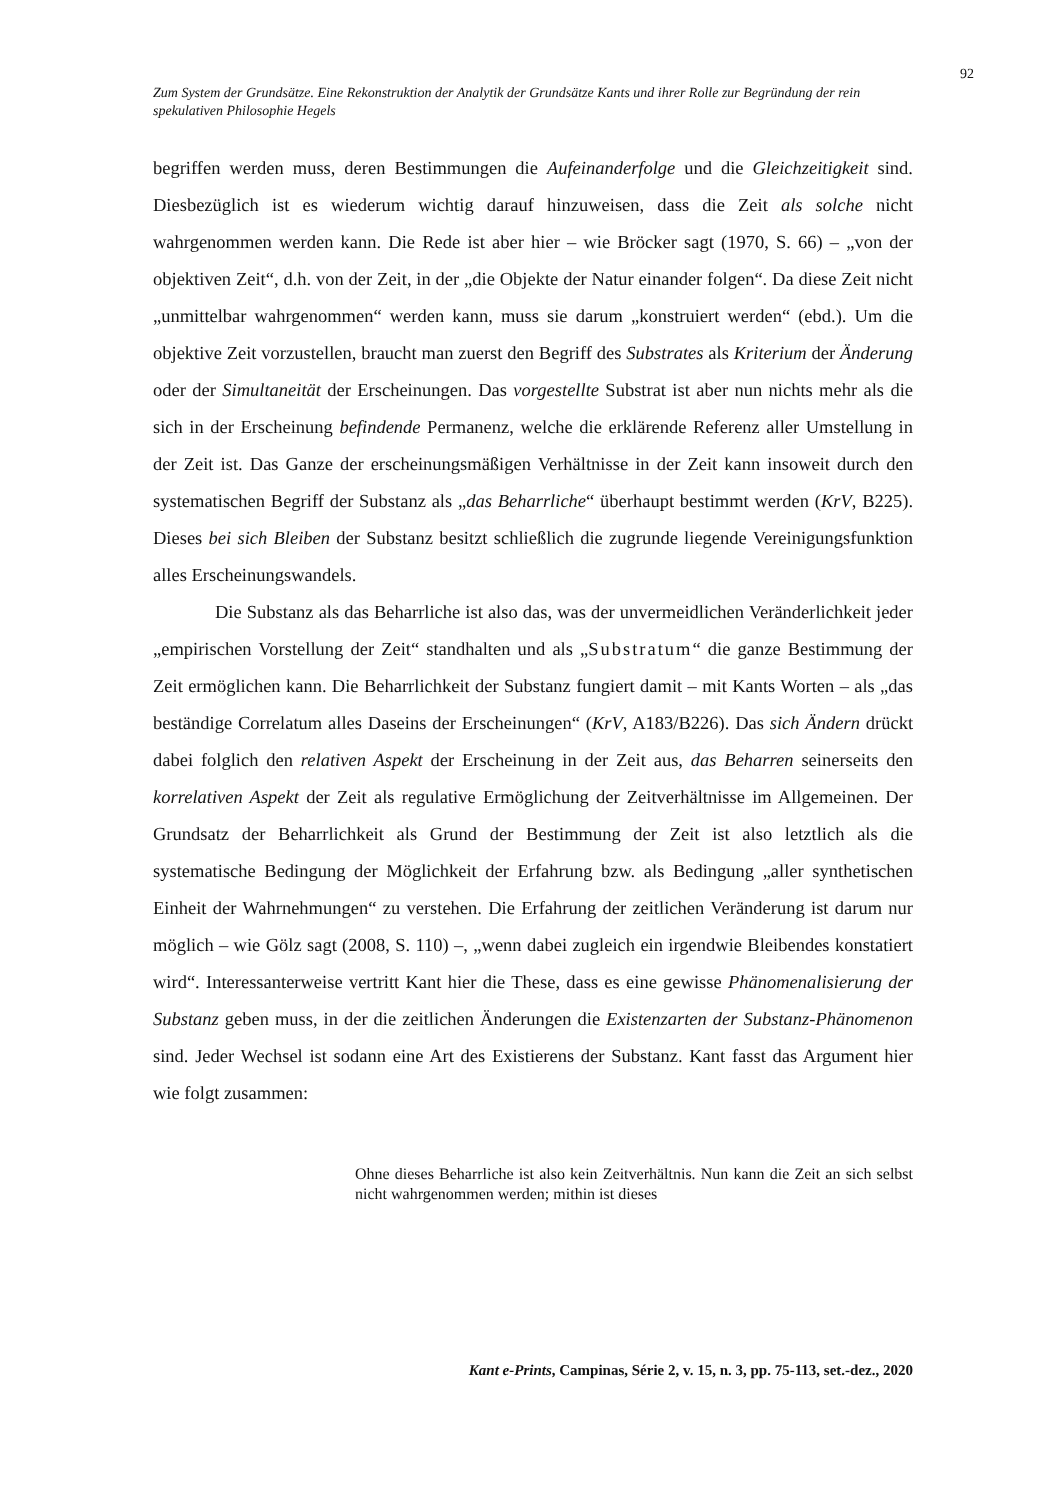92
Zum System der Grundsätze. Eine Rekonstruktion der Analytik der Grundsätze Kants und ihrer Rolle zur Begründung der rein spekulativen Philosophie Hegels
begriffen werden muss, deren Bestimmungen die Aufeinanderfolge und die Gleichzeitigkeit sind. Diesbezüglich ist es wiederum wichtig darauf hinzuweisen, dass die Zeit als solche nicht wahrgenommen werden kann. Die Rede ist aber hier – wie Bröcker sagt (1970, S. 66) – „von der objektiven Zeit“, d.h. von der Zeit, in der „die Objekte der Natur einander folgen“. Da diese Zeit nicht „unmittelbar wahrgenommen“ werden kann, muss sie darum „konstruiert werden“ (ebd.). Um die objektive Zeit vorzustellen, braucht man zuerst den Begriff des Substrates als Kriterium der Änderung oder der Simultaneität der Erscheinungen. Das vorgestellte Substrat ist aber nun nichts mehr als die sich in der Erscheinung befindende Permanenz, welche die erklärende Referenz aller Umstellung in der Zeit ist. Das Ganze der erscheinungsmäßigen Verhältnisse in der Zeit kann insoweit durch den systematischen Begriff der Substanz als „das Beharrliche“ überhaupt bestimmt werden (KrV, B225). Dieses bei sich Bleiben der Substanz besitzt schließlich die zugrunde liegende Vereinigungsfunktion alles Erscheinungswandels.
Die Substanz als das Beharrliche ist also das, was der unvermeidlichen Veränderlichkeit jeder „empirischen Vorstellung der Zeit“ standhalten und als „Substratum“ die ganze Bestimmung der Zeit ermöglichen kann. Die Beharrlichkeit der Substanz fungiert damit – mit Kants Worten – als „das beständige Correlatum alles Daseins der Erscheinungen“ (KrV, A183/B226). Das sich Ändern drückt dabei folglich den relativen Aspekt der Erscheinung in der Zeit aus, das Beharren seinerseits den korrelativen Aspekt der Zeit als regulative Ermöglichung der Zeitverhältnisse im Allgemeinen. Der Grundsatz der Beharrlichkeit als Grund der Bestimmung der Zeit ist also letztlich als die systematische Bedingung der Möglichkeit der Erfahrung bzw. als Bedingung „aller synthetischen Einheit der Wahrnehmungen“ zu verstehen. Die Erfahrung der zeitlichen Veränderung ist darum nur möglich – wie Gölz sagt (2008, S. 110) –, „wenn dabei zugleich ein irgendwie Bleibendes konstatiert wird“. Interessanterweise vertritt Kant hier die These, dass es eine gewisse Phänomenalisierung der Substanz geben muss, in der die zeitlichen Änderungen die Existenzarten der Substanz-Phänomenon sind. Jeder Wechsel ist sodann eine Art des Existierens der Substanz. Kant fasst das Argument hier wie folgt zusammen:
Ohne dieses Beharrliche ist also kein Zeitverhältnis. Nun kann die Zeit an sich selbst nicht wahrgenommen werden; mithin ist dieses
Kant e-Prints, Campinas, Série 2, v. 15, n. 3, pp. 75-113, set.-dez., 2020